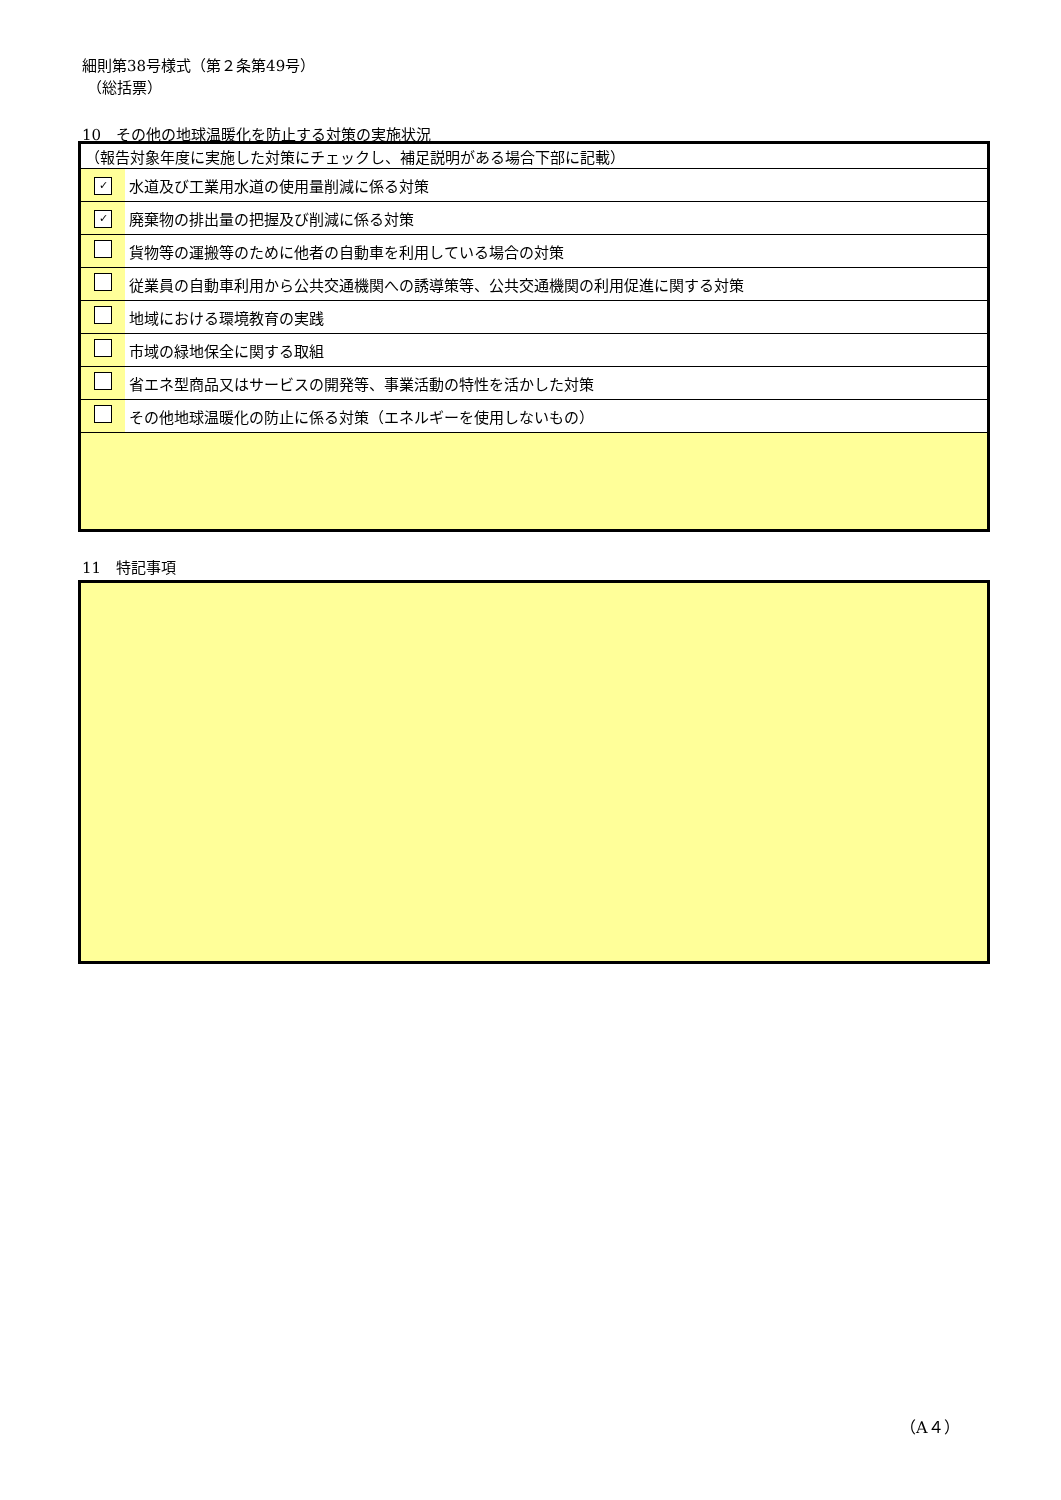細則第38号様式（第２条第49号）
（総括票）
10　その他の地球温暖化を防止する対策の実施状況
| （報告対象年度に実施した対策にチェックし、補足説明がある場合下部に記載） | |
| ✓ | 水道及び工業用水道の使用量削減に係る対策 |
| ✓ | 廃棄物の排出量の把握及び削減に係る対策 |
| | 貨物等の運搬等のために他者の自動車を利用している場合の対策 |
| | 従業員の自動車利用から公共交通機関への誘導策等、公共交通機関の利用促進に関する対策 |
| | 地域における環境教育の実践 |
| | 市域の緑地保全に関する取組 |
| | 省エネ型商品又はサービスの開発等、事業活動の特性を活かした対策 |
| | その他地球温暖化の防止に係る対策（エネルギーを使用しないもの） |
11　特記事項
（A４）